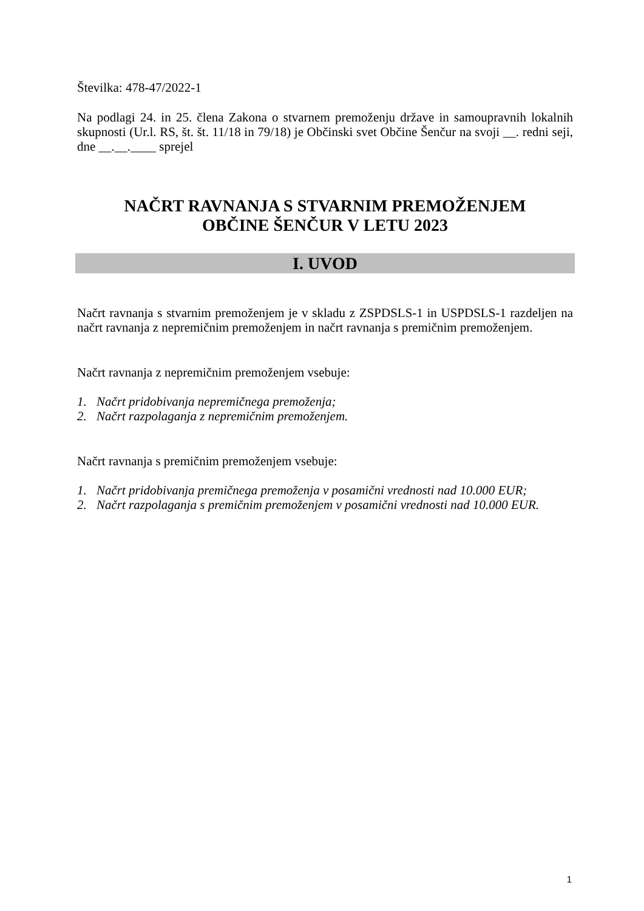Številka: 478-47/2022-1
Na podlagi 24. in 25. člena Zakona o stvarnem premoženju države in samoupravnih lokalnih skupnosti (Ur.l. RS, št. št. 11/18 in 79/18) je Občinski svet Občine Šenčur na svoji __. redni seji, dne __.__.____ sprejel
NAČRT RAVNANJA S STVARNIM PREMOŽENJEM
OBČINE ŠENČUR V LETU 2023
I. UVOD
Načrt ravnanja s stvarnim premoženjem je v skladu z ZSPDSLS-1 in USPDSLS-1 razdeljen na načrt ravnanja z nepremičnim premoženjem in načrt ravnanja s premičnim premoženjem.
Načrt ravnanja z nepremičnim premoženjem vsebuje:
1. Načrt pridobivanja nepremičnega premoženja;
2. Načrt razpolaganja z nepremičnim premoženjem.
Načrt ravnanja s premičnim premoženjem vsebuje:
1. Načrt pridobivanja premičnega premoženja v posamični vrednosti nad 10.000 EUR;
2. Načrt razpolaganja s premičnim premoženjem v posamični vrednosti nad 10.000 EUR.
1